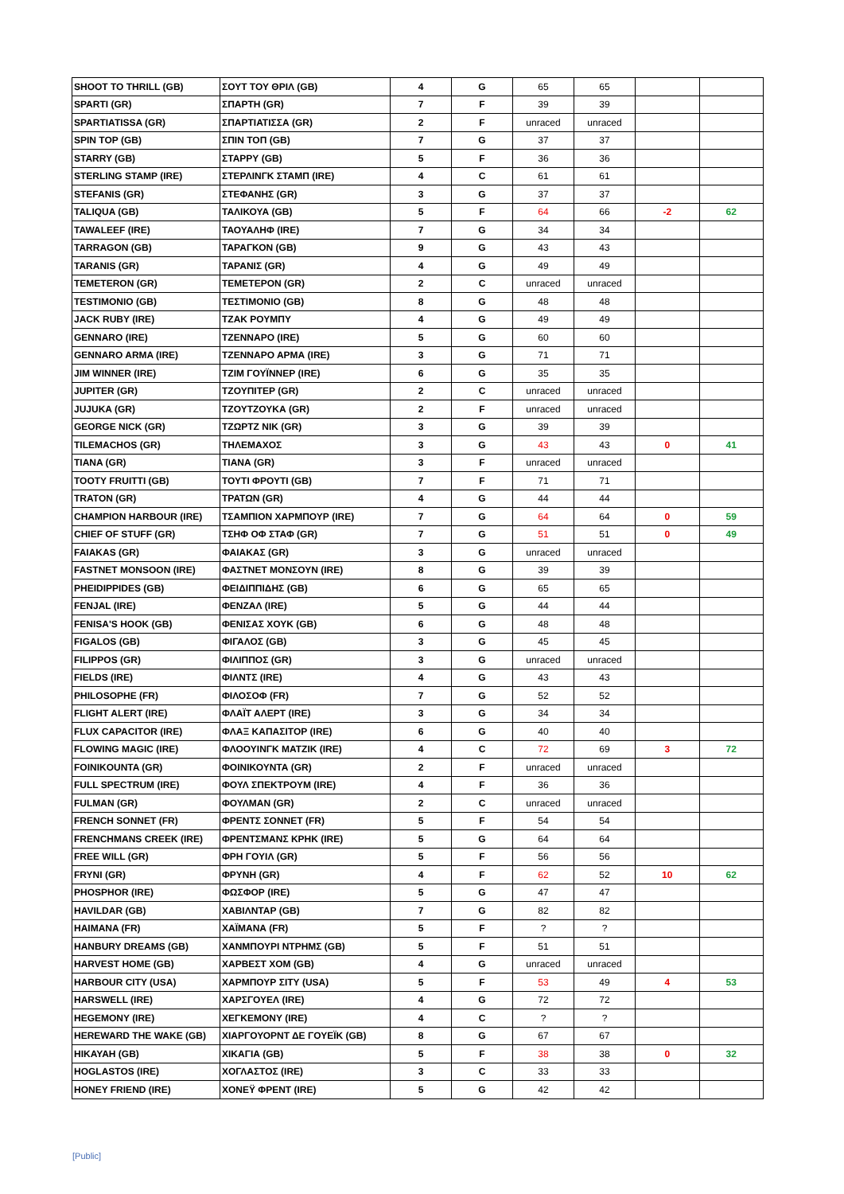| SHOOT TO THRILL (GB) | ΣΟΥΤ ΤΟΥ ΘΡΙΛ (GB) | 4 | G | 65 | 65 | | |
| SPARTI (GR) | ΣΠΑΡΤΗ (GR) | 7 | F | 39 | 39 | | |
| SPARTIATISSA (GR) | ΣΠΑΡΤΙΑΤΙΣΣΑ (GR) | 2 | F | unraced | unraced | | |
| SPIN TOP (GB) | ΣΠΙΝ ΤΟΠ (GB) | 7 | G | 37 | 37 | | |
| STARRY (GB) | ΣΤΑΡΡΥ (GB) | 5 | F | 36 | 36 | | |
| STERLING STAMP (IRE) | ΣΤΕΡΛΙΝΓΚ ΣΤΑΜΠ (IRE) | 4 | C | 61 | 61 | | |
| STEFANIS (GR) | ΣΤΕΦΑΝΗΣ (GR) | 3 | G | 37 | 37 | | |
| TALIQUA (GB) | ΤΑΛΙΚΟΥΑ (GB) | 5 | F | 64 | 66 | -2 | 62 |
| TAWALEEF (IRE) | ΤΑΟΥΑΛΗΦ (IRE) | 7 | G | 34 | 34 | | |
| TARRAGON (GB) | ΤΑΡΑΓΚΟΝ (GB) | 9 | G | 43 | 43 | | |
| TARANIS (GR) | ΤΑΡΑΝΙΣ (GR) | 4 | G | 49 | 49 | | |
| TEMETERON (GR) | ΤΕΜΕΤΕΡΟΝ (GR) | 2 | C | unraced | unraced | | |
| TESTIMONIO (GB) | ΤΕΣΤΙΜΟΝΙΟ (GB) | 8 | G | 48 | 48 | | |
| JACK RUBY (IRE) | ΤΖΑΚ ΡΟΥΜΠΥ | 4 | G | 49 | 49 | | |
| GENNARO (IRE) | ΤΖΕΝΝΑΡΟ (IRE) | 5 | G | 60 | 60 | | |
| GENNARO ARMA (IRE) | ΤΖΕΝΝΑΡΟ ΑΡΜΑ (IRE) | 3 | G | 71 | 71 | | |
| JIM WINNER (IRE) | ΤΖΙΜ ΓΟΥΪΝΝΕΡ (IRE) | 6 | G | 35 | 35 | | |
| JUPITER (GR) | ΤΖΟΥΠΙΤΕΡ (GR) | 2 | C | unraced | unraced | | |
| JUJUKA (GR) | ΤΖΟΥΤΖΟΥΚΑ (GR) | 2 | F | unraced | unraced | | |
| GEORGE NICK (GR) | ΤΖΩΡΤΖ ΝΙΚ (GR) | 3 | G | 39 | 39 | | |
| TILEMACHOS (GR) | ΤΗΛΕΜΑΧΟΣ | 3 | G | 43 | 43 | 0 | 41 |
| TIANA (GR) | ΤΙΑΝΑ (GR) | 3 | F | unraced | unraced | | |
| TOOTY FRUITTI (GB) | ΤΟΥΤΙ ΦΡΟΥΤΙ (GB) | 7 | F | 71 | 71 | | |
| TRATON (GR) | ΤΡΑΤΩΝ (GR) | 4 | G | 44 | 44 | | |
| CHAMPION HARBOUR (IRE) | ΤΣΑΜΠΙΟΝ ΧΑΡΜΠΟΥΡ (IRE) | 7 | G | 64 | 64 | 0 | 59 |
| CHIEF OF STUFF (GR) | ΤΣΗΦ ΟΦ ΣΤΑΦ (GR) | 7 | G | 51 | 51 | 0 | 49 |
| FAIAKAS (GR) | ΦΑΙΑΚΑΣ (GR) | 3 | G | unraced | unraced | | |
| FASTNET MONSOON (IRE) | ΦΑΣΤΝΕΤ ΜΟΝΣΟΥΝ (IRE) | 8 | G | 39 | 39 | | |
| PHEIDIPPIDES (GB) | ΦΕΙΔΙΠΠΙΔΗΣ (GB) | 6 | G | 65 | 65 | | |
| FENJAL (IRE) | ΦΕΝΖΑΛ (IRE) | 5 | G | 44 | 44 | | |
| FENISA'S HOOK (GB) | ΦΕΝΙΣΑΣ ΧΟΥΚ (GB) | 6 | G | 48 | 48 | | |
| FIGALOS (GB) | ΦΙΓΑΛΟΣ (GB) | 3 | G | 45 | 45 | | |
| FILIPPOS (GR) | ΦΙΛΙΠΠΟΣ (GR) | 3 | G | unraced | unraced | | |
| FIELDS (IRE) | ΦΙΛΝΤΣ (IRE) | 4 | G | 43 | 43 | | |
| PHILOSOPHE (FR) | ΦΙΛΟΣΟΦ (FR) | 7 | G | 52 | 52 | | |
| FLIGHT ALERT (IRE) | ΦΛΑΪΤ ΑΛΕΡΤ (IRE) | 3 | G | 34 | 34 | | |
| FLUX CAPACITOR (IRE) | ΦΛΑΞ ΚΑΠΑΣΙΤΟΡ (IRE) | 6 | G | 40 | 40 | | |
| FLOWING MAGIC (IRE) | ΦΛΟΟΥΙΝΓΚ ΜΑΤΖΙΚ (IRE) | 4 | C | 72 | 69 | 3 | 72 |
| FOINIKOUNTA (GR) | ΦΟΙΝΙΚΟΥΝΤΑ (GR) | 2 | F | unraced | unraced | | |
| FULL SPECTRUM (IRE) | ΦΟΥΛ ΣΠΕΚΤΡΟΥΜ (IRE) | 4 | F | 36 | 36 | | |
| FULMAN (GR) | ΦΟΥΛΜΑΝ (GR) | 2 | C | unraced | unraced | | |
| FRENCH SONNET (FR) | ΦΡΕΝΤΣ ΣΟΝΝΕΤ (FR) | 5 | F | 54 | 54 | | |
| FRENCHMANS CREEK (IRE) | ΦΡΕΝΤΣΜΑΝΣ ΚΡΗΚ (IRE) | 5 | G | 64 | 64 | | |
| FREE WILL (GR) | ΦΡΗ ΓΟΥΙΛ (GR) | 5 | F | 56 | 56 | | |
| FRYNI (GR) | ΦΡΥΝΗ (GR) | 4 | F | 62 | 52 | 10 | 62 |
| PHOSPHOR (IRE) | ΦΩΣΦΟΡ (IRE) | 5 | G | 47 | 47 | | |
| HAVILDAR (GB) | ΧΑΒΙΛΝΤΑΡ (GB) | 7 | G | 82 | 82 | | |
| HAIMANA (FR) | ΧΑΪΜΑΝΑ (FR) | 5 | F | ? | ? | | |
| HANBURY DREAMS (GB) | ΧΑΝΜΠΟΥΡΙ ΝΤΡΗΜΣ (GB) | 5 | F | 51 | 51 | | |
| HARVEST HOME (GB) | ΧΑΡΒΕΣΤ ΧΟΜ (GB) | 4 | G | unraced | unraced | | |
| HARBOUR CITY (USA) | ΧΑΡΜΠΟΥΡ ΣΙΤΥ (USA) | 5 | F | 53 | 49 | 4 | 53 |
| HARSWELL (IRE) | ΧΑΡΣΓΟΥΕΛ (IRE) | 4 | G | 72 | 72 | | |
| HEGEMONY (IRE) | ΧΕΓΚΕΜΟΝΥ (IRE) | 4 | C | ? | ? | | |
| HEREWARD THE WAKE (GB) | ΧΙΑΡΓΟΥΟΡΝΤ ΔΕ ΓΟΥΕΪΚ (GB) | 8 | G | 67 | 67 | | |
| HIKAYAH (GB) | ΧΙΚΑΓΙΑ (GB) | 5 | F | 38 | 38 | 0 | 32 |
| HOGLASTOS (IRE) | ΧΟΓΛΑΣΤΟΣ (IRE) | 3 | C | 33 | 33 | | |
| HONEY FRIEND (IRE) | ΧΟΝΕΫ ΦΡΕΝΤ (IRE) | 5 | G | 42 | 42 | | |
[Public]